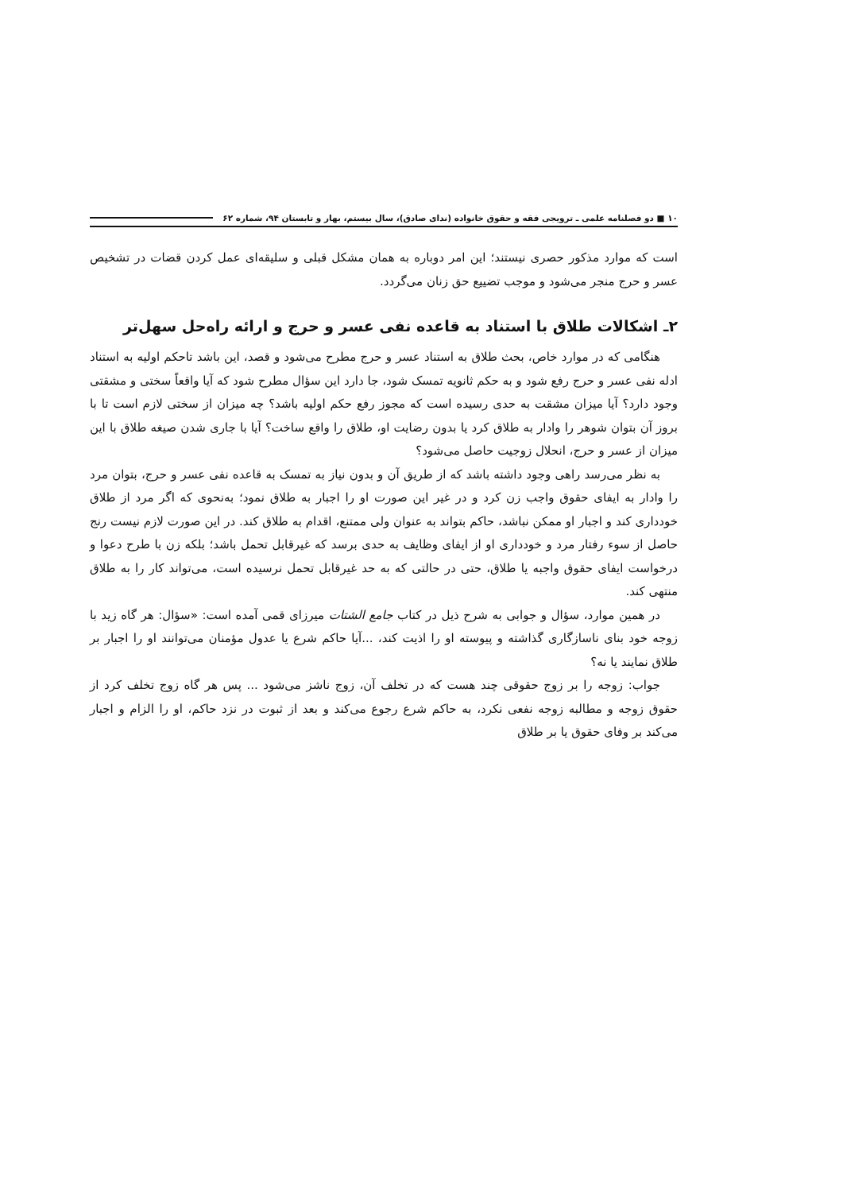۱۰ ■ دو فصلنامه علمی ـ ترویجی فقه و حقوق خانواده (ندای صادق)، سال بیستم، بهار و تابستان ۹۴، شماره ۶۲
است که موارد مذکور حصری نیستند؛ این امر دوباره به همان مشکل قبلی و سلیقه‌ای عمل کردن قضات در تشخیص عسر و حرج منجر می‌شود و موجب تضییع حق زنان می‌گردد.
۲ـ اشکالات طلاق با استناد به قاعده نفی عسر و حرج و ارائه راه‌حل سهل‌تر
هنگامی که در موارد خاص، بحث طلاق به استناد عسر و حرج مطرح می‌شود و قصد، این باشد تاحکم اولیه به استناد ادله نفی عسر و حرج رفع شود و به حکم ثانویه تمسک شود، جا دارد این سؤال مطرح شود که آیا واقعاً سختی و مشقتی وجود دارد؟ آیا میزان مشقت به حدی رسیده است که مجوز رفع حکم اولیه باشد؟ چه میزان از سختی لازم است تا با بروز آن بتوان شوهر را وادار به طلاق کرد یا بدون رضایت او، طلاق را واقع ساخت؟ آیا با جاری شدن صیغه طلاق با این میزان از عسر و حرج، انحلال زوجیت حاصل می‌شود؟
به نظر می‌رسد راهی وجود داشته باشد که از طریق آن و بدون نیاز به تمسک به قاعده نفی عسر و حرج، بتوان مرد را وادار به ایفای حقوق واجب زن کرد و در غیر این صورت او را اجبار به طلاق نمود؛ به‌نحوی که اگر مرد از طلاق خودداری کند و اجبار او ممکن نباشد، حاکم بتواند به عنوان ولی ممتنع، اقدام به طلاق کند. در این صورت لازم نیست رنج حاصل از سوء رفتار مرد و خودداری او از ایفای وظایف به حدی برسد که غیرقابل تحمل باشد؛ بلکه زن با طرح دعوا و درخواست ایفای حقوق واجبه یا طلاق، حتی در حالتی که به حد غیرقابل تحمل نرسیده است، می‌تواند کار را به طلاق منتهی کند.
در همین موارد، سؤال و جوابی به شرح ذیل در کتاب جامع الشتات میرزای قمی آمده است: «سؤال: هر گاه زید با زوجه خود بنای ناسازگاری گذاشته و پیوسته او را اذیت کند، ...آیا حاکم شرع یا عدول مؤمنان می‌توانند او را اجبار بر طلاق نمایند یا نه؟
جواب: زوجه را بر زوج حقوقی چند هست که در تخلف آن، زوج ناشز می‌شود ... پس هر گاه زوج تخلف کرد از حقوق زوجه و مطالبه زوجه نفعی نکرد، به حاکم شرع رجوع می‌کند و بعد از ثبوت در نزد حاکم، او را الزام و اجبار می‌کند بر وفای حقوق یا بر طلاق